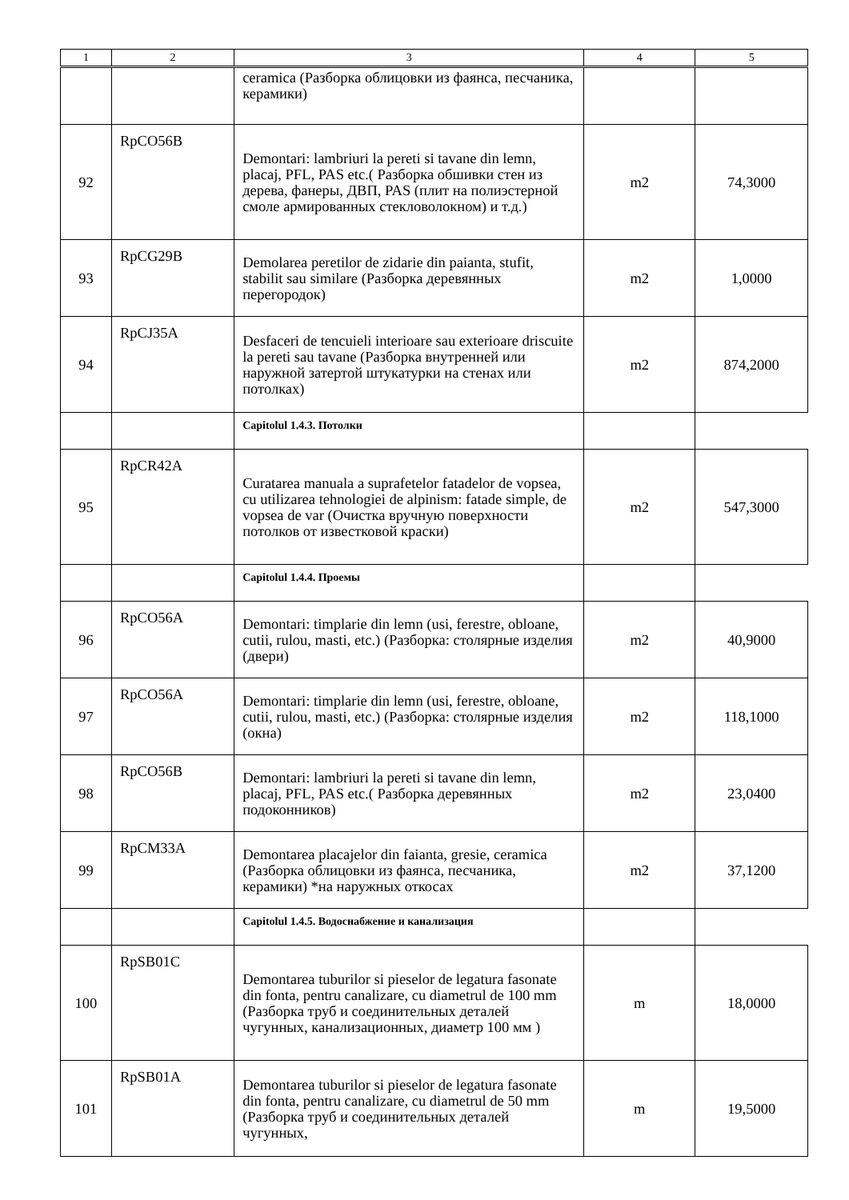| 1 | 2 | 3 | 4 | 5 |
| --- | --- | --- | --- | --- |
| | | ceramica (Разборка облицовки из фаянса, песчаника, керамики) | | |
| 92 | RpCO56B | Demontari: lambriuri la pereti si tavane din lemn, placaj, PFL, PAS etc.( Разборка обшивки стен из дерева, фанеры, ДВП, PAS (плит на полиэстерной смоле армированных стекловолокном) и т.д.) | m2 | 74,3000 |
| 93 | RpCG29B | Demolarea peretilor de zidarie din paianta, stufit, stabilit sau similare (Разборка деревянных перегородок) | m2 | 1,0000 |
| 94 | RpCJ35A | Desfaceri de tencuieli interioare sau exterioare driscuite la pereti sau tavane (Разборка внутренней или наружной затертой штукатурки на стенах или потолках) | m2 | 874,2000 |
| | | Capitolul 1.4.3. Потолки | | |
| 95 | RpCR42A | Curatarea manuala a suprafetelor fatadelor de vopsea, cu utilizarea tehnologiei de alpinism: fatade simple, de vopsea de var (Очистка вручную поверхности потолков от известковой краски) | m2 | 547,3000 |
| | | Capitolul 1.4.4. Проемы | | |
| 96 | RpCO56A | Demontari: timplarie din lemn (usi, ferestre, obloane, cutii, rulou, masti, etc.) (Разборка: столярные изделия (двери) | m2 | 40,9000 |
| 97 | RpCO56A | Demontari: timplarie din lemn (usi, ferestre, obloane, cutii, rulou, masti, etc.) (Разборка: столярные изделия (окна) | m2 | 118,1000 |
| 98 | RpCO56B | Demontari: lambriuri la pereti si tavane din lemn, placaj, PFL, PAS etc.( Разборка деревянных подоконников) | m2 | 23,0400 |
| 99 | RpCM33A | Demontarea placajelor din faianta, gresie, ceramica (Разборка облицовки из фаянса, песчаника, керамики) *на наружных откосах | m2 | 37,1200 |
| | | Capitolul 1.4.5. Водоснабжение и канализация | | |
| 100 | RpSB01C | Demontarea tuburilor si pieselor de legatura fasonate din fonta, pentru canalizare, cu diametrul de 100 mm (Разборка труб и соединительных деталей чугунных, канализационных, диаметр 100 мм ) | m | 18,0000 |
| 101 | RpSB01A | Demontarea tuburilor si pieselor de legatura fasonate din fonta, pentru canalizare, cu diametrul de 50 mm (Разборка труб и соединительных деталей чугунных, | m | 19,5000 |